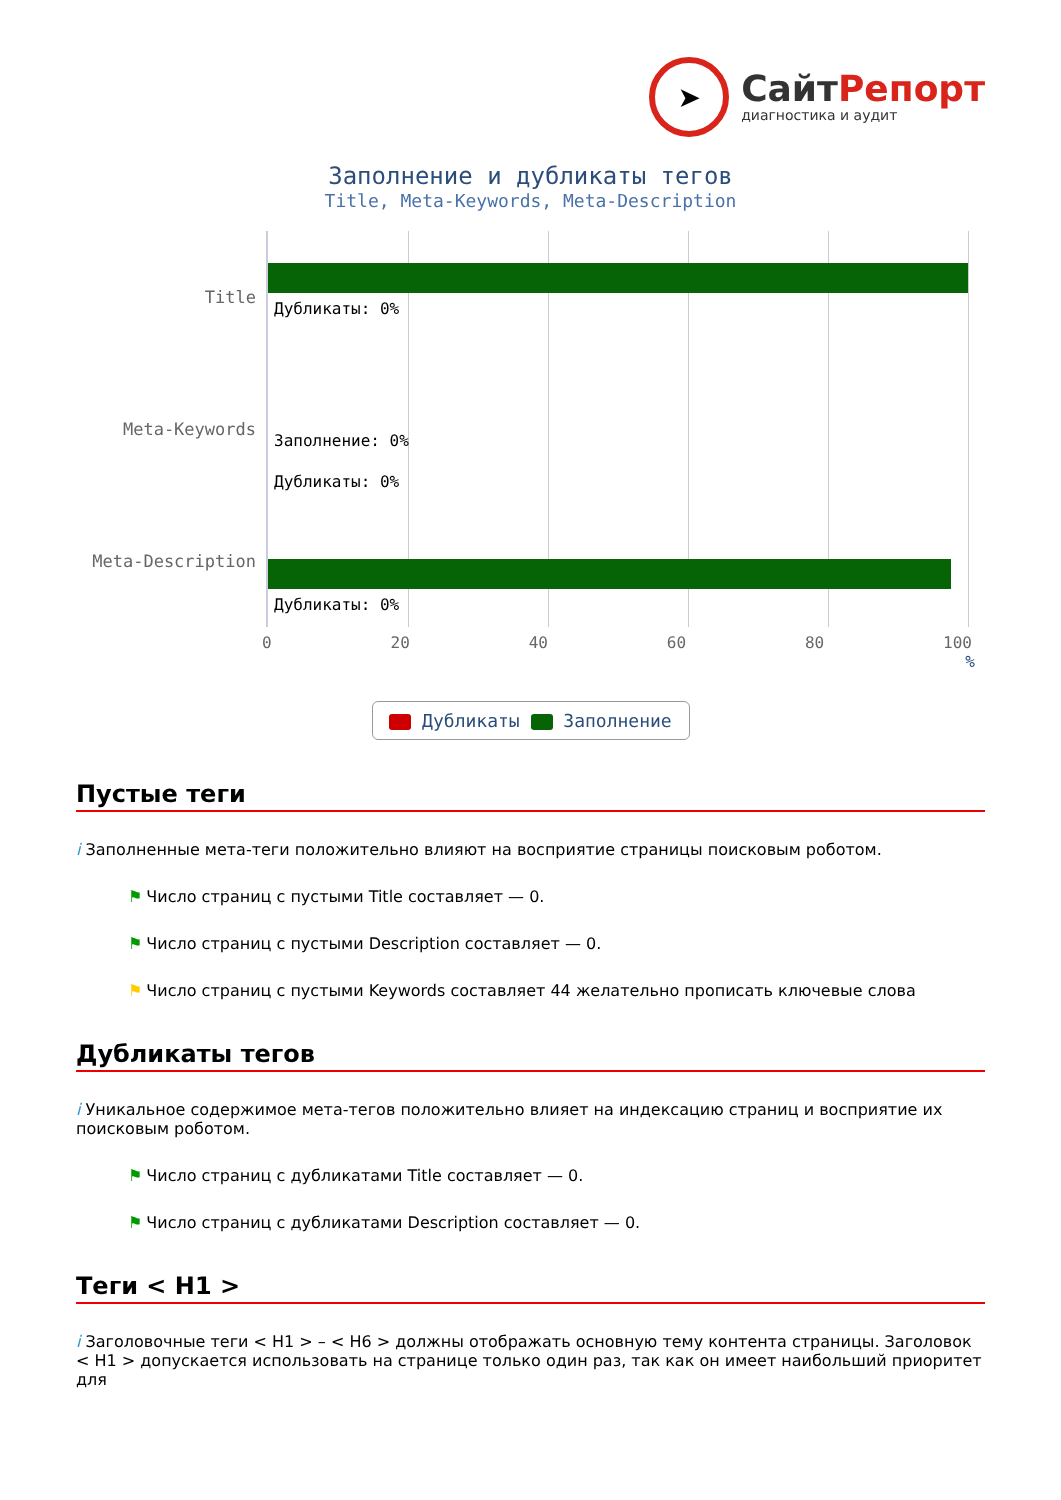➤
СайтРепорт
диагностика и аудит
Заполнение и дубликаты тегов
Title, Meta-Keywords, Meta-Description
Title
Meta-Keywords
Meta-Description
Дубликаты: 0%
Заполнение: 0%
Дубликаты: 0%
Дубликаты: 0%
0 20 40 60 80 100
%
Дубликаты Заполнение
Пустые теги
i Заполненные мета-теги положительно влияют на восприятие страницы поисковым роботом.
⚑ Число страниц с пустыми Title составляет — 0.
⚑ Число страниц с пустыми Description составляет — 0.
⚑ Число страниц с пустыми Keywords составляет 44 желательно прописать ключевые слова
Дубликаты тегов
i Уникальное содержимое мета-тегов положительно влияет на индексацию страниц и восприятие их поисковым роботом.
⚑ Число страниц с дубликатами Title составляет — 0.
⚑ Число страниц с дубликатами Description составляет — 0.
Теги < H1 >
i Заголовочные теги < H1 > – < H6 > должны отображать основную тему контента страницы. Заголовок < H1 > допускается использовать на странице только один раз, так как он имеет наибольший приоритет для